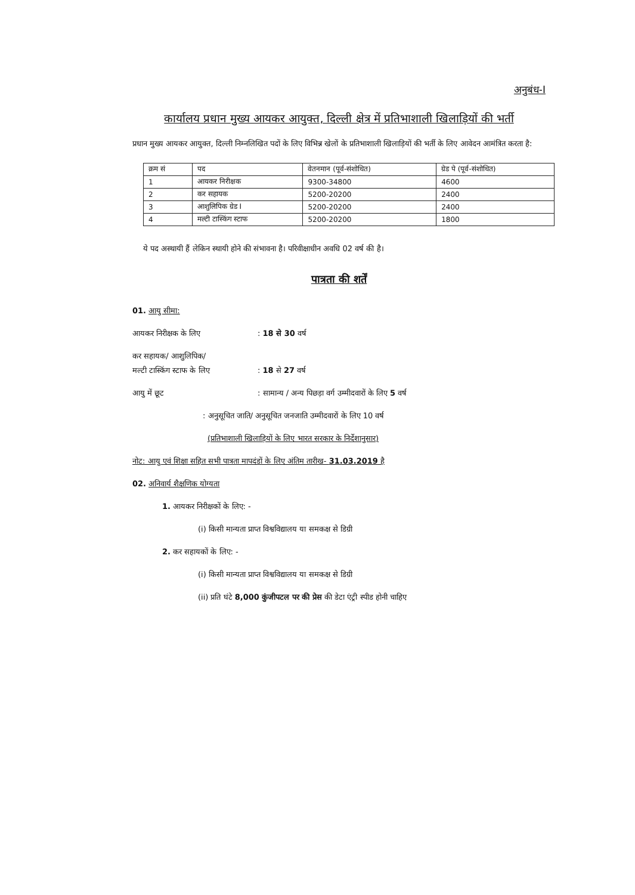अनुबंध-I
कार्यालय प्रधान मुख्य आयकर आयुक्त, दिल्ली क्षेत्र में प्रतिभाशाली खिलाड़ियों की भर्ती
प्रधान मुख्य आयकर आयुक्त, दिल्ली निम्नलिखित पदों के लिए विभिन्न खेलों के प्रतिभाशाली खिलाड़ियों की भर्ती के लिए आवेदन आमंत्रित करता है:
| क्रम सं | पद | वेतनमान (पूर्व-संशोधित) | ग्रेड पे (पूर्व-संशोधित) |
| --- | --- | --- | --- |
| 1 | आयकर निरीक्षक | 9300-34800 | 4600 |
| 2 | कर सहायक | 5200-20200 | 2400 |
| 3 | आशुलिपिक ग्रेड I | 5200-20200 | 2400 |
| 4 | मल्टी टास्किंग स्टाफ | 5200-20200 | 1800 |
ये पद अस्थायी हैं लेकिन स्थायी होने की संभावना है। परिवीक्षाधीन अवधि 02 वर्ष की है।
पात्रता की शर्तें
01. आयु सीमा:
आयकर निरीक्षक के लिए: 18 से 30 वर्ष
कर सहायक/ आशुलिपिक/
मल्टी टास्किंग स्टाफ के लिए
: 18 से 27 वर्ष
आयु में छूट: सामान्य / अन्य पिछड़ा वर्ग उम्मीदवारों के लिए 5 वर्ष
: अनुसूचित जाति/ अनुसूचित जनजाति उम्मीदवारों के लिए 10 वर्ष
(प्रतिभाशाली खिलाड़ियों के लिए भारत सरकार के निर्देशानुसार)
नोट: आयु एवं शिक्षा सहित सभी पात्रता मापदंडों के लिए अंतिम तारीख- 31.03.2019 है
02. अनिवार्य शैक्षणिक योग्यता
1. आयकर निरीक्षकों के लिए: -
(i) किसी मान्यता प्राप्त विश्वविद्यालय या समकक्ष से डिग्री
2. कर सहायकों के लिए: -
(i) किसी मान्यता प्राप्त विश्वविद्यालय या समकक्ष से डिग्री
(ii) प्रति घंटे 8,000 कुंजीपटल पर की प्रेस की डेटा एंट्री स्पीड होनी चाहिए